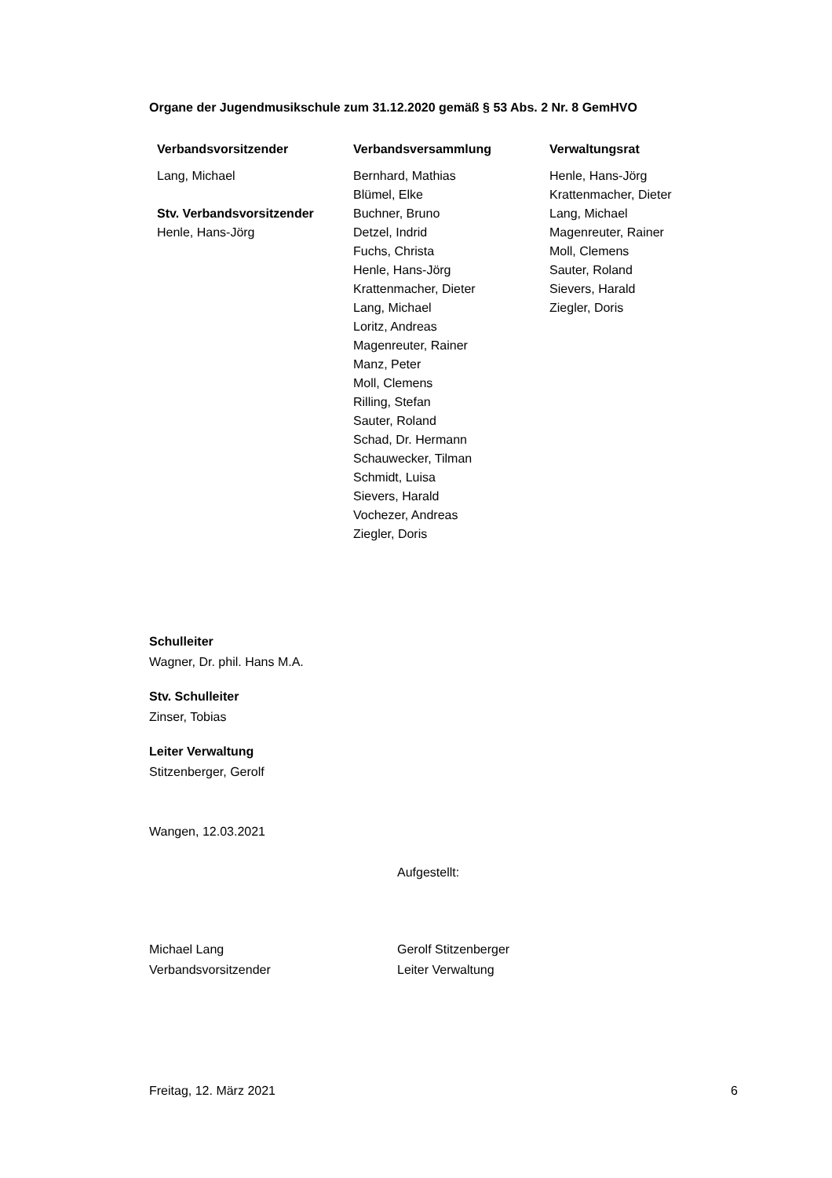Organe der Jugendmusikschule zum 31.12.2020 gemäß § 53 Abs. 2 Nr. 8 GemHVO
| Verbandsvorsitzender | Verbandsversammlung | Verwaltungsrat |
| --- | --- | --- |
| Lang, Michael Stv. Verbandsvorsitzender Henle, Hans-Jörg | Bernhard, Mathias Blümel, Elke Buchner, Bruno Detzel, Indrid Fuchs, Christa Henle, Hans-Jörg Krattenmacher, Dieter Lang, Michael Loritz, Andreas Magenreuter, Rainer Manz, Peter Moll, Clemens Rilling, Stefan Sauter, Roland Schad, Dr. Hermann Schauwecker, Tilman Schmidt, Luisa Sievers, Harald Vochezer, Andreas Ziegler, Doris | Henle, Hans-Jörg Krattenmacher, Dieter Lang, Michael Magenreuter, Rainer Moll, Clemens Sauter, Roland Sievers, Harald Ziegler, Doris |
Schulleiter
Wagner, Dr. phil. Hans M.A.
Stv. Schulleiter
Zinser, Tobias
Leiter Verwaltung
Stitzenberger, Gerolf
Wangen, 12.03.2021
Aufgestellt:
Michael Lang
Verbandsvorsitzender
Gerolf Stitzenberger
Leiter Verwaltung
Freitag, 12. März 2021 6